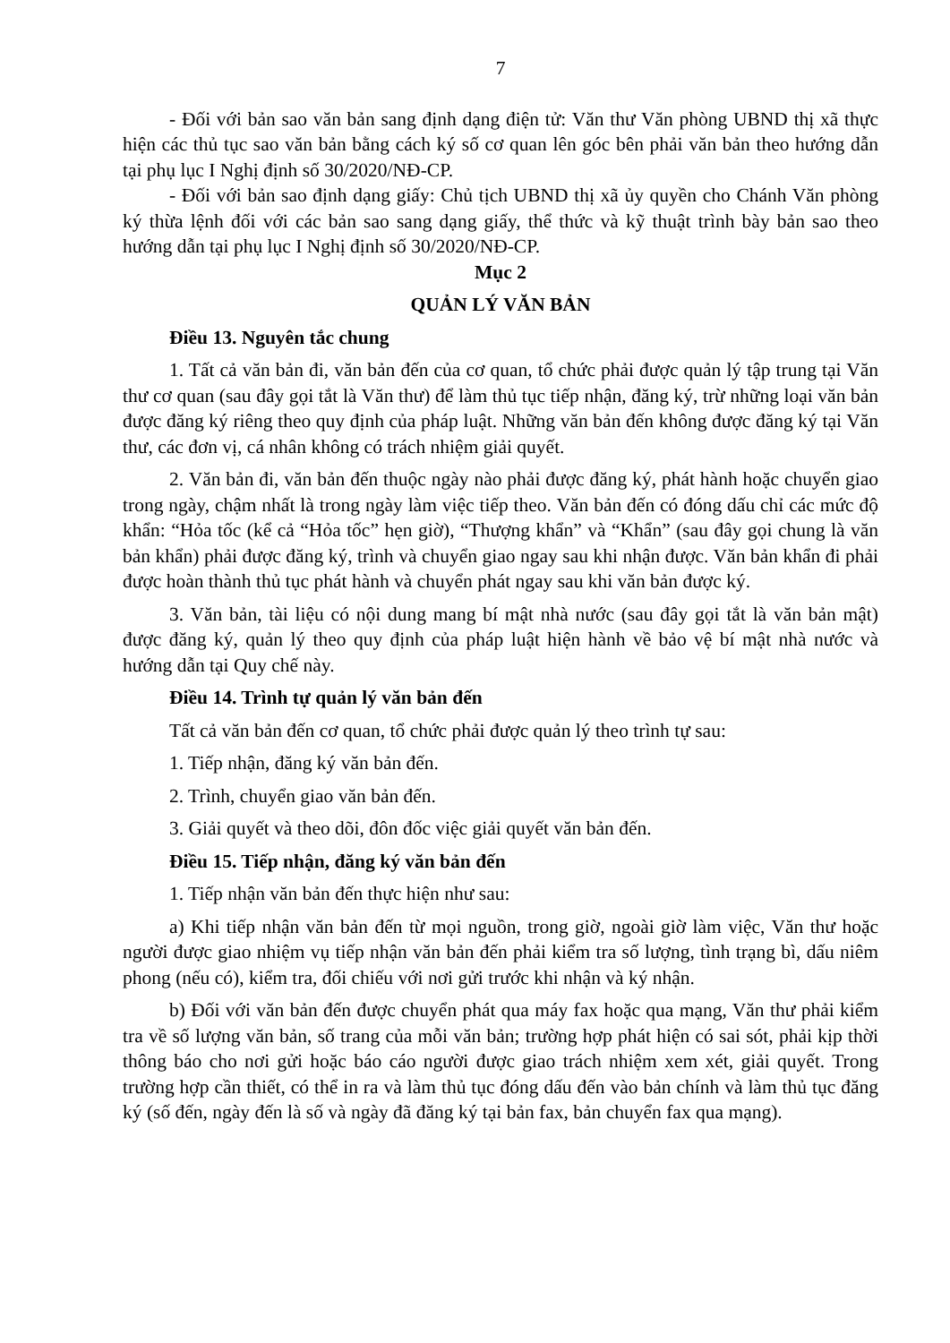7
- Đối với bản sao văn bản sang định dạng điện tử: Văn thư Văn phòng UBND thị xã thực hiện các thủ tục sao văn bản bằng cách ký số cơ quan lên góc bên phải văn bản theo hướng dẫn tại phụ lục I Nghị định số 30/2020/NĐ-CP.
- Đối với bản sao định dạng giấy: Chủ tịch UBND thị xã ủy quyền cho Chánh Văn phòng ký thừa lệnh đối với các bản sao sang dạng giấy, thể thức và kỹ thuật trình bày bản sao theo hướng dẫn tại phụ lục I Nghị định số 30/2020/NĐ-CP.
Mục 2
QUẢN LÝ VĂN BẢN
Điều 13. Nguyên tắc chung
1. Tất cả văn bản đi, văn bản đến của cơ quan, tổ chức phải được quản lý tập trung tại Văn thư cơ quan (sau đây gọi tắt là Văn thư) để làm thủ tục tiếp nhận, đăng ký, trừ những loại văn bản được đăng ký riêng theo quy định của pháp luật. Những văn bản đến không được đăng ký tại Văn thư, các đơn vị, cá nhân không có trách nhiệm giải quyết.
2. Văn bản đi, văn bản đến thuộc ngày nào phải được đăng ký, phát hành hoặc chuyển giao trong ngày, chậm nhất là trong ngày làm việc tiếp theo. Văn bản đến có đóng dấu chỉ các mức độ khẩn: “Hỏa tốc (kể cả “Hỏa tốc” hẹn giờ), “Thượng khẩn” và “Khẩn” (sau đây gọi chung là văn bản khẩn) phải được đăng ký, trình và chuyển giao ngay sau khi nhận được. Văn bản khẩn đi phải được hoàn thành thủ tục phát hành và chuyển phát ngay sau khi văn bản được ký.
3. Văn bản, tài liệu có nội dung mang bí mật nhà nước (sau đây gọi tắt là văn bản mật) được đăng ký, quản lý theo quy định của pháp luật hiện hành về bảo vệ bí mật nhà nước và hướng dẫn tại Quy chế này.
Điều 14. Trình tự quản lý văn bản đến
Tất cả văn bản đến cơ quan, tổ chức phải được quản lý theo trình tự sau:
1. Tiếp nhận, đăng ký văn bản đến.
2. Trình, chuyển giao văn bản đến.
3. Giải quyết và theo dõi, đôn đốc việc giải quyết văn bản đến.
Điều 15. Tiếp nhận, đăng ký văn bản đến
1. Tiếp nhận văn bản đến thực hiện như sau:
a) Khi tiếp nhận văn bản đến từ mọi nguồn, trong giờ, ngoài giờ làm việc, Văn thư hoặc người được giao nhiệm vụ tiếp nhận văn bản đến phải kiểm tra số lượng, tình trạng bì, dấu niêm phong (nếu có), kiểm tra, đối chiếu với nơi gửi trước khi nhận và ký nhận.
b) Đối với văn bản đến được chuyển phát qua máy fax hoặc qua mạng, Văn thư phải kiểm tra về số lượng văn bản, số trang của mỗi văn bản; trường hợp phát hiện có sai sót, phải kịp thời thông báo cho nơi gửi hoặc báo cáo người được giao trách nhiệm xem xét, giải quyết. Trong trường hợp cần thiết, có thể in ra và làm thủ tục đóng dấu đến vào bản chính và làm thủ tục đăng ký (số đến, ngày đến là số và ngày đã đăng ký tại bản fax, bản chuyển fax qua mạng).